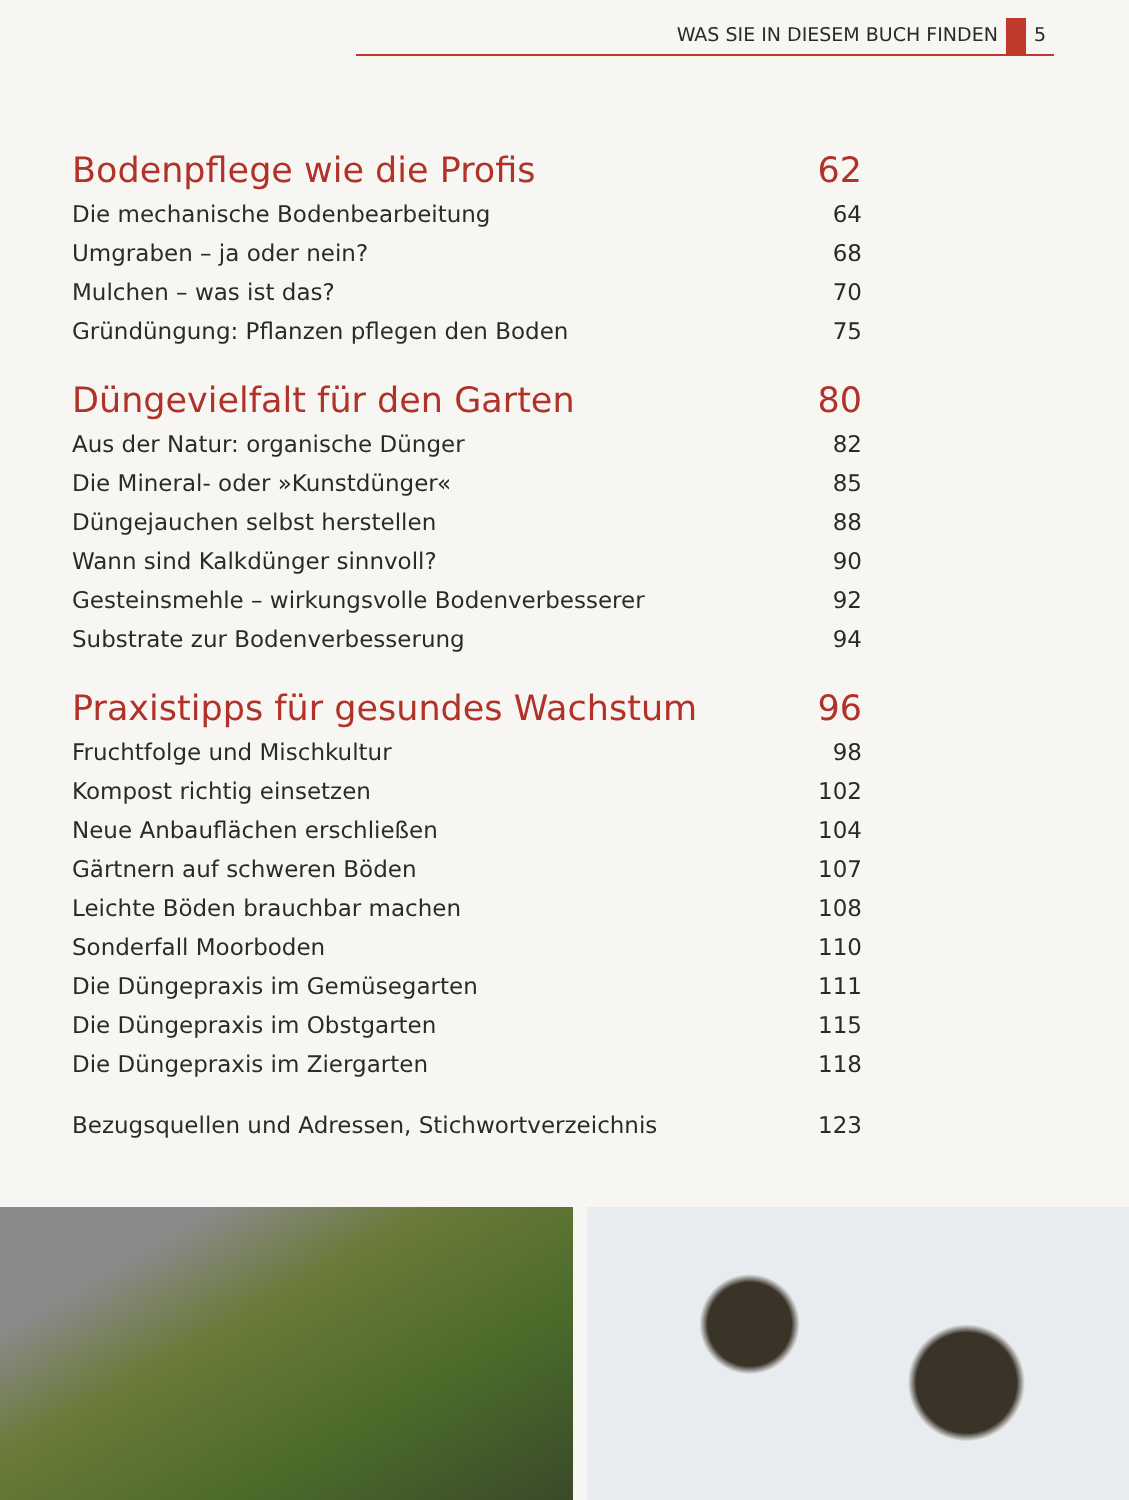WAS SIE IN DIESEM BUCH FINDEN 5
Bodenpflege wie die Profis 62
Die mechanische Bodenbearbeitung 64
Umgraben – ja oder nein? 68
Mulchen – was ist das? 70
Gründüngung: Pflanzen pflegen den Boden 75
Düngevielfalt für den Garten 80
Aus der Natur: organische Dünger 82
Die Mineral- oder »Kunstdünger« 85
Düngejauchen selbst herstellen 88
Wann sind Kalkdünger sinnvoll? 90
Gesteinsmehle – wirkungsvolle Bodenverbesserer 92
Substrate zur Bodenverbesserung 94
Praxistipps für gesundes Wachstum 96
Fruchtfolge und Mischkultur 98
Kompost richtig einsetzen 102
Neue Anbauflächen erschließen 104
Gärtnern auf schweren Böden 107
Leichte Böden brauchbar machen 108
Sonderfall Moorboden 110
Die Düngepraxis im Gemüsegarten 111
Die Düngepraxis im Obstgarten 115
Die Düngepraxis im Ziergarten 118
Bezugsquellen und Adressen, Stichwortverzeichnis 123